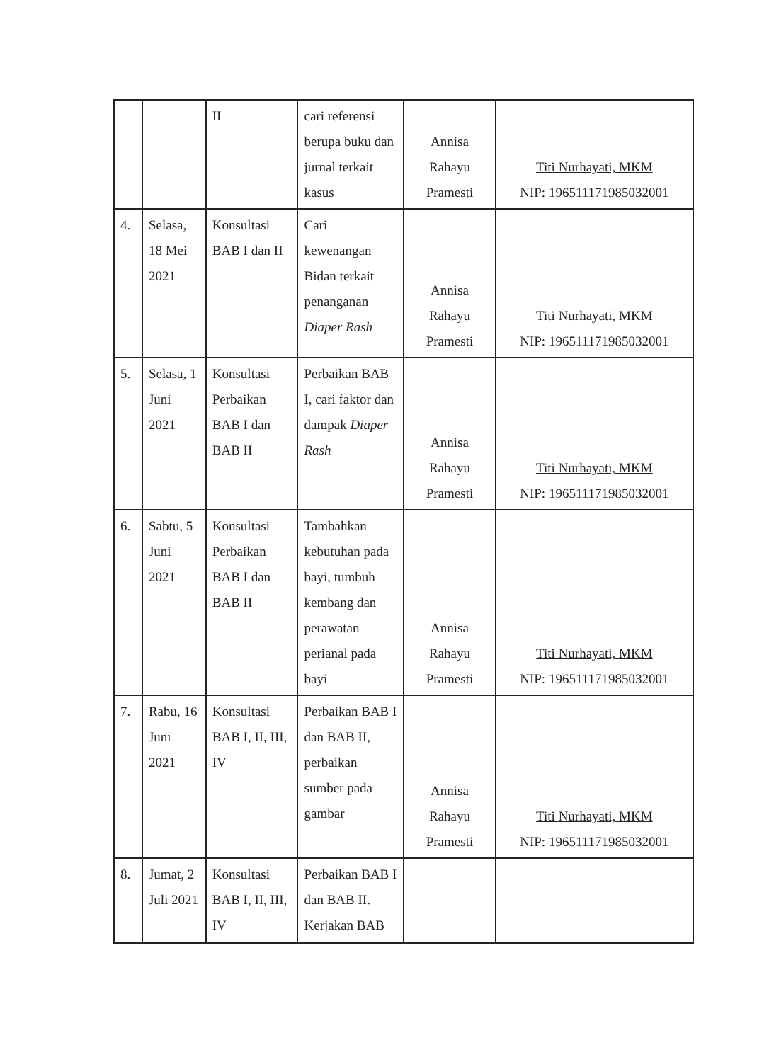| | | II | cari referensi berupa buku dan jurnal terkait kasus | Annisa Rahayu Pramesti | Titi Nurhayati, MKM NIP: 196511171985032001 |
| 4. | Selasa, 18 Mei 2021 | Konsultasi BAB I dan II | Cari kewenangan Bidan terkait penanganan Diaper Rash | Annisa Rahayu Pramesti | Titi Nurhayati, MKM NIP: 196511171985032001 |
| 5. | Selasa, 1 Juni 2021 | Konsultasi Perbaikan BAB I dan BAB II | Perbaikan BAB I, cari faktor dan dampak Diaper Rash | Annisa Rahayu Pramesti | Titi Nurhayati, MKM NIP: 196511171985032001 |
| 6. | Sabtu, 5 Juni 2021 | Konsultasi Perbaikan BAB I dan BAB II | Tambahkan kebutuhan pada bayi, tumbuh kembang dan perawatan perianal pada bayi | Annisa Rahayu Pramesti | Titi Nurhayati, MKM NIP: 196511171985032001 |
| 7. | Rabu, 16 Juni 2021 | Konsultasi BAB I, II, III, IV | Perbaikan BAB I dan BAB II, perbaikan sumber pada gambar | Annisa Rahayu Pramesti | Titi Nurhayati, MKM NIP: 196511171985032001 |
| 8. | Jumat, 2 Juli 2021 | Konsultasi BAB I, II, III, IV | Perbaikan BAB I dan BAB II. Kerjakan BAB | | |